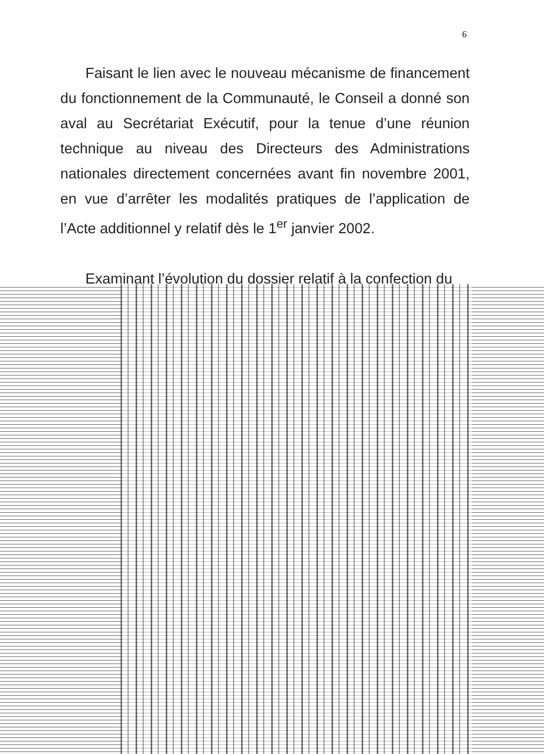6
Faisant le lien avec le nouveau mécanisme de financement du fonctionnement de la Communauté, le Conseil a donné son aval au Secrétariat Exécutif, pour la tenue d’une réunion technique au niveau des Directeurs des Administrations nationales directement concernées avant fin novembre 2001, en vue d’arrêter les modalités pratiques de l’application de l’Acte additionnel y relatif dès le 1<sup>er</sup> janvier 2002.
Examinant l’évolution du dossier relatif à la confection du